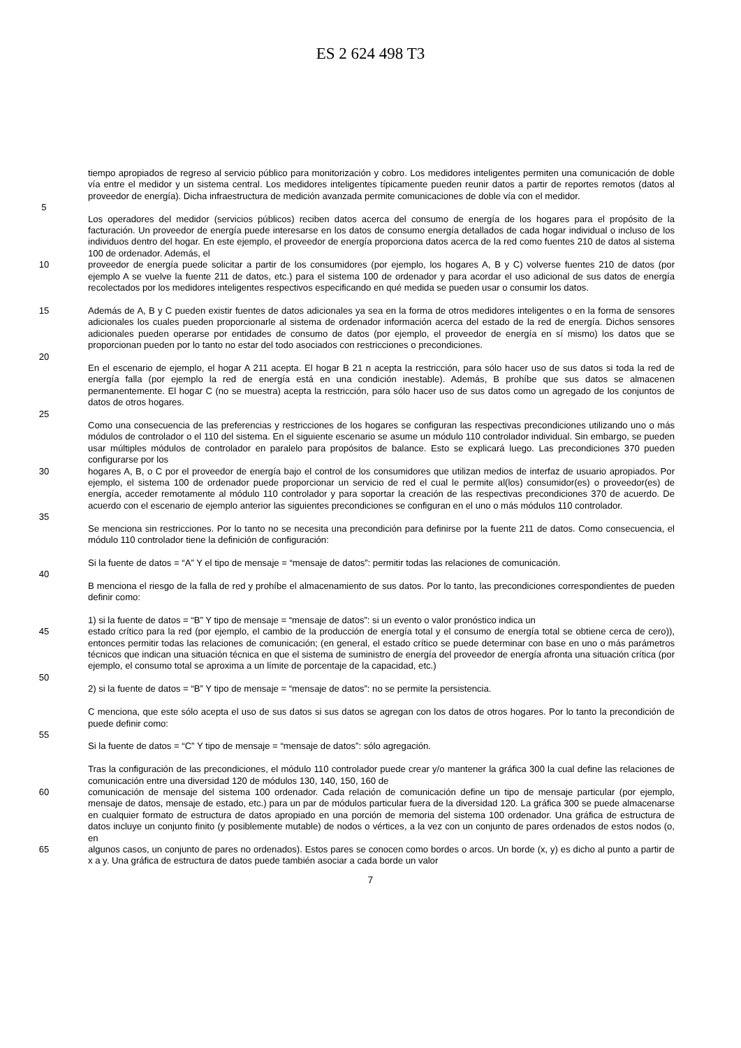ES 2 624 498 T3
tiempo apropiados de regreso al servicio público para monitorización y cobro. Los medidores inteligentes permiten una comunicación de doble vía entre el medidor y un sistema central. Los medidores inteligentes típicamente pueden reunir datos a partir de reportes remotos (datos al proveedor de energía). Dicha infraestructura de medición avanzada permite comunicaciones de doble vía con el medidor.
5
Los operadores del medidor (servicios públicos) reciben datos acerca del consumo de energía de los hogares para el propósito de la facturación. Un proveedor de energía puede interesarse en los datos de consumo energía detallados de cada hogar individual o incluso de los individuos dentro del hogar. En este ejemplo, el proveedor de energía proporciona datos acerca de la red como fuentes 210 de datos al sistema 100 de ordenador. Además, el
10 proveedor de energía puede solicitar a partir de los consumidores (por ejemplo, los hogares A, B y C) volverse fuentes 210 de datos (por ejemplo A se vuelve la fuente 211 de datos, etc.) para el sistema 100 de ordenador y para acordar el uso adicional de sus datos de energía recolectados por los medidores inteligentes respectivos especificando en qué medida se pueden usar o consumir los datos.
15 Además de A, B y C pueden existir fuentes de datos adicionales ya sea en la forma de otros medidores inteligentes o en la forma de sensores adicionales los cuales pueden proporcionarle al sistema de ordenador información acerca del estado de la red de energía. Dichos sensores adicionales pueden operarse por entidades de consumo de datos (por ejemplo, el proveedor de energía en sí mismo) los datos que se proporcionan pueden por lo tanto no estar del todo asociados con restricciones o precondiciones.
20
En el escenario de ejemplo, el hogar A 211 acepta. El hogar B 21 n acepta la restricción, para sólo hacer uso de sus datos si toda la red de energía falla (por ejemplo la red de energía está en una condición inestable). Además, B prohíbe que sus datos se almacenen permanentemente. El hogar C (no se muestra) acepta la restricción, para sólo hacer uso de sus datos como un agregado de los conjuntos de datos de otros hogares.
25
Como una consecuencia de las preferencias y restricciones de los hogares se configuran las respectivas precondiciones utilizando uno o más módulos de controlador o el 110 del sistema. En el siguiente escenario se asume un módulo 110 controlador individual. Sin embargo, se pueden usar múltiples módulos de controlador en paralelo para propósitos de balance. Esto se explicará luego. Las precondiciones 370 pueden configurarse por los
30 hogares A, B, o C por el proveedor de energía bajo el control de los consumidores que utilizan medios de interfaz de usuario apropiados. Por ejemplo, el sistema 100 de ordenador puede proporcionar un servicio de red el cual le permite al(los) consumidor(es) o proveedor(es) de energía, acceder remotamente al módulo 110 controlador y para soportar la creación de las respectivas precondiciones 370 de acuerdo. De acuerdo con el escenario de ejemplo anterior las siguientes precondiciones se configuran en el uno o más módulos 110 controlador.
35
Se menciona sin restricciones. Por lo tanto no se necesita una precondición para definirse por la fuente 211 de datos. Como consecuencia, el módulo 110 controlador tiene la definición de configuración:
Si la fuente de datos = “A” Y el tipo de mensaje = “mensaje de datos”: permitir todas las relaciones de comunicación.
40
B menciona el riesgo de la falla de red y prohíbe el almacenamiento de sus datos. Por lo tanto, las precondiciones correspondientes de pueden definir como:
1) si la fuente de datos = “B” Y tipo de mensaje = “mensaje de datos”: si un evento o valor pronóstico indica un
45 estado crítico para la red (por ejemplo, el cambio de la producción de energía total y el consumo de energía total se obtiene cerca de cero)), entonces permitir todas las relaciones de comunicación; (en general, el estado crítico se puede determinar con base en uno o más parámetros técnicos que indican una situación técnica en que el sistema de suministro de energía del proveedor de energía afronta una situación crítica (por ejemplo, el consumo total se aproxima a un límite de porcentaje de la capacidad, etc.)
50
2) si la fuente de datos = “B” Y tipo de mensaje = “mensaje de datos”: no se permite la persistencia.
C menciona, que este sólo acepta el uso de sus datos si sus datos se agregan con los datos de otros hogares. Por lo tanto la precondición de puede definir como:
55
Si la fuente de datos = “C” Y tipo de mensaje = “mensaje de datos”: sólo agregación.
Tras la configuración de las precondiciones, el módulo 110 controlador puede crear y/o mantener la gráfica 300 la cual define las relaciones de comunicación entre una diversidad 120 de módulos 130, 140, 150, 160 de
60 comunicación de mensaje del sistema 100 ordenador. Cada relación de comunicación define un tipo de mensaje particular (por ejemplo, mensaje de datos, mensaje de estado, etc.) para un par de módulos particular fuera de la diversidad 120. La gráfica 300 se puede almacenarse en cualquier formato de estructura de datos apropiado en una porción de memoria del sistema 100 ordenador. Una gráfica de estructura de datos incluye un conjunto finito (y posiblemente mutable) de nodos o vértices, a la vez con un conjunto de pares ordenados de estos nodos (o, en
65 algunos casos, un conjunto de pares no ordenados). Estos pares se conocen como bordes o arcos. Un borde (x, y) es dicho al punto a partir de x a y. Una gráfica de estructura de datos puede también asociar a cada borde un valor
7